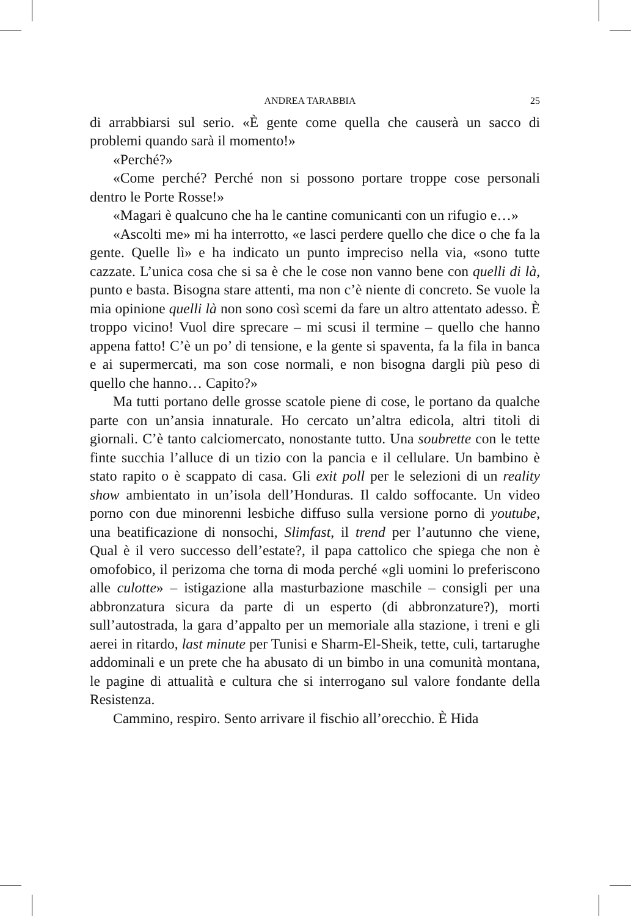ANDREA TARABBIA 25
di arrabbiarsi sul serio. «È gente come quella che causerà un sacco di problemi quando sarà il momento!»
«Perché?»
«Come perché? Perché non si possono portare troppe cose personali dentro le Porte Rosse!»
«Magari è qualcuno che ha le cantine comunicanti con un rifugio e…»
«Ascolti me» mi ha interrotto, «e lasci perdere quello che dice o che fa la gente. Quelle lì» e ha indicato un punto impreciso nella via, «sono tutte cazzate. L’unica cosa che si sa è che le cose non vanno bene con quelli di là, punto e basta. Bisogna stare attenti, ma non c’è niente di concreto. Se vuole la mia opinione quelli là non sono così scemi da fare un altro attentato adesso. È troppo vicino! Vuol dire sprecare – mi scusi il termine – quello che hanno appena fatto! C’è un po’ di tensione, e la gente si spaventa, fa la fila in banca e ai supermercati, ma son cose normali, e non bisogna dargli più peso di quello che hanno… Capito?»
Ma tutti portano delle grosse scatole piene di cose, le portano da qualche parte con un’ansia innaturale. Ho cercato un’altra edicola, altri titoli di giornali. C’è tanto calciomercato, nonostante tutto. Una soubrette con le tette finte succhia l’alluce di un tizio con la pancia e il cellulare. Un bambino è stato rapito o è scappato di casa. Gli exit poll per le selezioni di un reality show ambientato in un’isola dell’Honduras. Il caldo soffocante. Un video porno con due minorenni lesbiche diffuso sulla versione porno di youtube, una beatificazione di nonsochi, Slimfast, il trend per l’autunno che viene, Qual è il vero successo dell’estate?, il papa cattolico che spiega che non è omofobico, il perizoma che torna di moda perché «gli uomini lo preferiscono alle culotte» – istigazione alla masturbazione maschile – consigli per una abbronzatura sicura da parte di un esperto (di abbronzature?), morti sull’autostrada, la gara d’appalto per un memoriale alla stazione, i treni e gli aerei in ritardo, last minute per Tunisi e Sharm-El-Sheik, tette, culi, tartarughe addominali e un prete che ha abusato di un bimbo in una comunità montana, le pagine di attualità e cultura che si interrogano sul valore fondante della Resistenza.
Cammino, respiro. Sento arrivare il fischio all’orecchio. È Hida